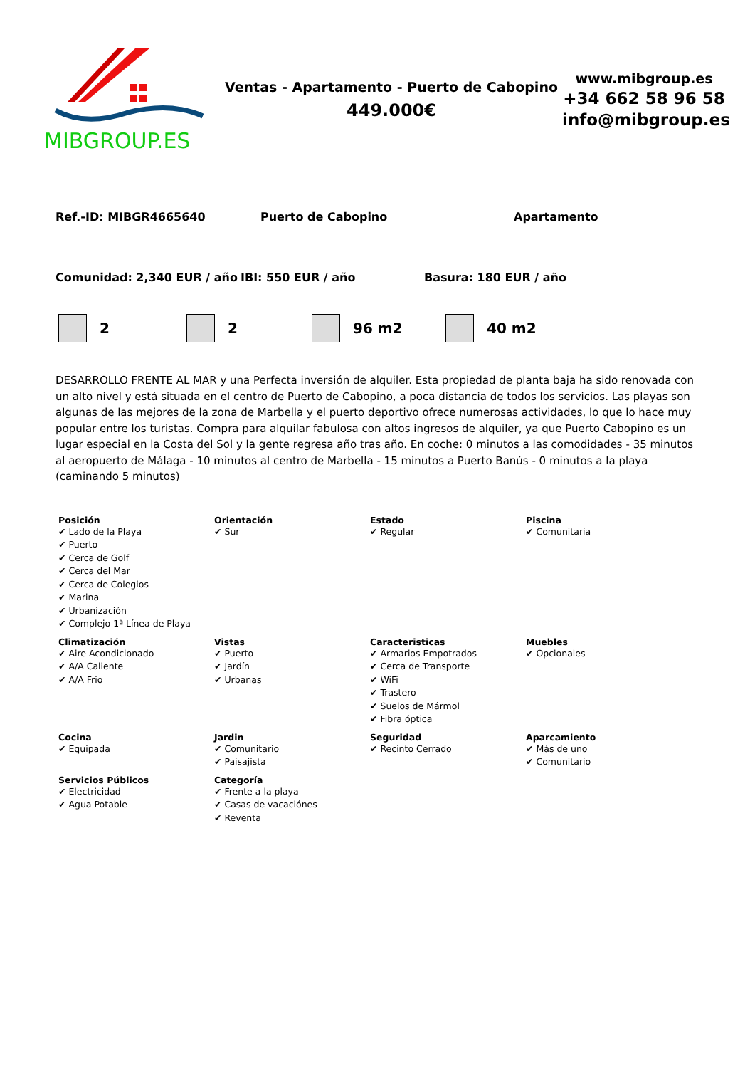MIBGROUP.ES
Ventas - Apartamento - Puerto de Cabopino
449.000€
www.mibgroup.es
+34 662 58 96 58
info@mibgroup.es
Ref.-ID: MIBGR4665640 Puerto de Cabopino Apartamento
Comunidad: 2,340 EUR / año IBI: 550 EUR / año Basura: 180 EUR / año
2 2 96 m2 40 m2
DESARROLLO FRENTE AL MAR y una Perfecta inversión de alquiler. Esta propiedad de planta baja ha sido renovada con un alto nivel y está situada en el centro de Puerto de Cabopino, a poca distancia de todos los servicios. Las playas son algunas de las mejores de la zona de Marbella y el puerto deportivo ofrece numerosas actividades, lo que lo hace muy popular entre los turistas. Compra para alquilar fabulosa con altos ingresos de alquiler, ya que Puerto Cabopino es un lugar especial en la Costa del Sol y la gente regresa año tras año. En coche: 0 minutos a las comodidades - 35 minutos al aeropuerto de Málaga - 10 minutos al centro de Marbella - 15 minutos a Puerto Banús - 0 minutos a la playa (caminando 5 minutos)
Posición
✔ Lado de la Playa
✔ Puerto
✔ Cerca de Golf
✔ Cerca del Mar
✔ Cerca de Colegios
✔ Marina
✔ Urbanización
✔ Complejo 1ª Línea de Playa
Orientación
✔ Sur
Estado
✔ Regular
Piscina
✔ Comunitaria
Climatización
✔ Aire Acondicionado
✔ A/A Caliente
✔ A/A Frio
Vistas
✔ Puerto
✔ Jardín
✔ Urbanas
Caracteristicas
✔ Armarios Empotrados
✔ Cerca de Transporte
✔ WiFi
✔ Trastero
✔ Suelos de Mármol
✔ Fibra óptica
Muebles
✔ Opcionales
Cocina
✔ Equipada
Jardin
✔ Comunitario
✔ Paisajista
Seguridad
✔ Recinto Cerrado
Aparcamiento
✔ Más de uno
✔ Comunitario
Servicios Públicos
✔ Electricidad
✔ Agua Potable
Categoría
✔ Frente a la playa
✔ Casas de vacaciónes
✔ Reventa